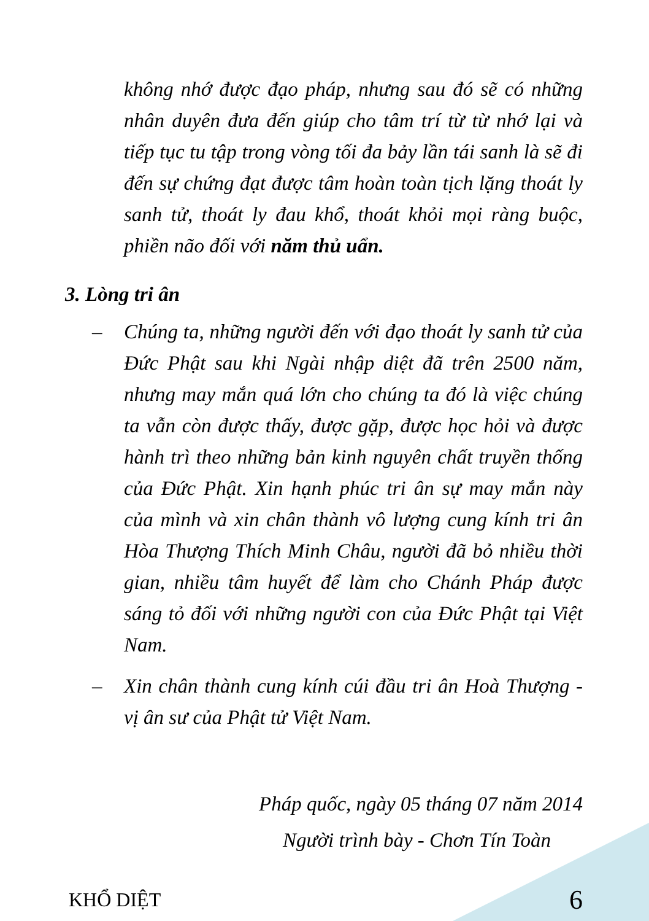không nhớ được đạo pháp, nhưng sau đó sẽ có những nhân duyên đưa đến giúp cho tâm trí từ từ nhớ lại và tiếp tục tu tập trong vòng tối đa bảy lần tái sanh là sẽ đi đến sự chứng đạt được tâm hoàn toàn tịch lặng thoát ly sanh tử, thoát ly đau khổ, thoát khỏi mọi ràng buộc, phiền não đối với năm thủ uẩn.
3. Lòng tri ân
– Chúng ta, những người đến với đạo thoát ly sanh tử của Đức Phật sau khi Ngài nhập diệt đã trên 2500 năm, nhưng may mắn quá lớn cho chúng ta đó là việc chúng ta vẫn còn được thấy, được gặp, được học hỏi và được hành trì theo những bản kinh nguyên chất truyền thống của Đức Phật. Xin hạnh phúc tri ân sự may mắn này của mình và xin chân thành vô lượng cung kính tri ân Hòa Thượng Thích Minh Châu, người đã bỏ nhiều thời gian, nhiều tâm huyết để làm cho Chánh Pháp được sáng tỏ đối với những người con của Đức Phật tại Việt Nam.
– Xin chân thành cung kính cúi đầu tri ân Hoà Thượng - vị ân sư của Phật tử Việt Nam.
Pháp quốc, ngày 05 tháng 07 năm 2014
Người trình bày - Chơn Tín Toàn
KHỔ DIỆT 6